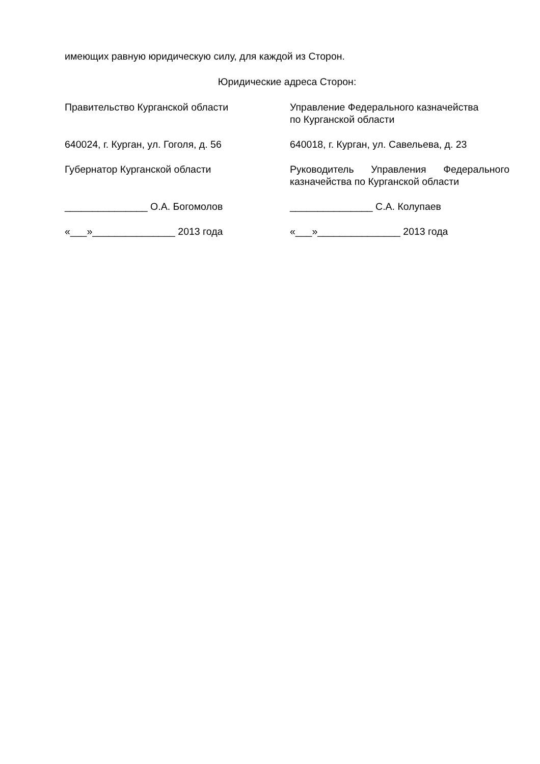имеющих равную юридическую силу, для каждой из Сторон.
Юридические адреса Сторон:
| Правительство Курганской области | Управление Федерального казначейства по Курганской области |
| 640024, г. Курган, ул. Гоголя, д. 56 | 640018, г. Курган, ул. Савельева, д. 23 |
| Губернатор Курганской области | Руководитель Управления Федерального казначейства по Курганской области |
| _______________ О.А. Богомолов | _______________ С.А. Колупаев |
| «___»_______________ 2013 года | «___»_______________ 2013 года |